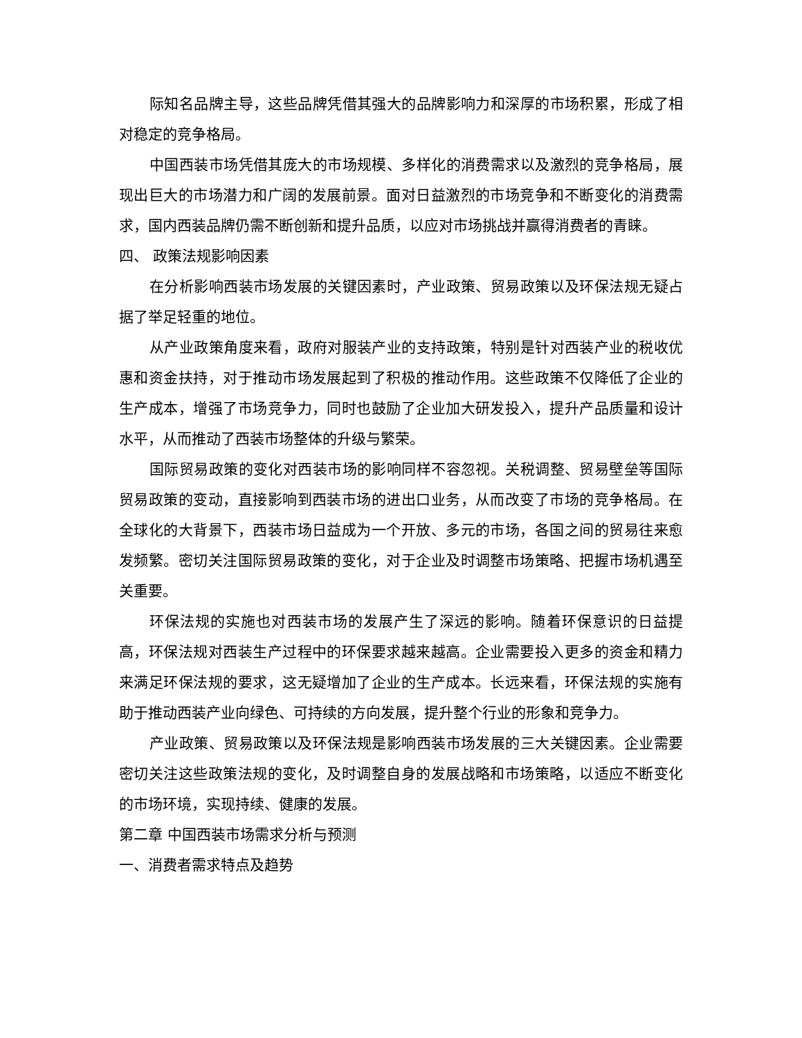际知名品牌主导，这些品牌凭借其强大的品牌影响力和深厚的市场积累，形成了相对稳定的竞争格局。
中国西装市场凭借其庞大的市场规模、多样化的消费需求以及激烈的竞争格局，展现出巨大的市场潜力和广阔的发展前景。面对日益激烈的市场竞争和不断变化的消费需求，国内西装品牌仍需不断创新和提升品质，以应对市场挑战并赢得消费者的青睐。
四、 政策法规影响因素
在分析影响西装市场发展的关键因素时，产业政策、贸易政策以及环保法规无疑占据了举足轻重的地位。
从产业政策角度来看，政府对服装产业的支持政策，特别是针对西装产业的税收优惠和资金扶持，对于推动市场发展起到了积极的推动作用。这些政策不仅降低了企业的生产成本，增强了市场竞争力，同时也鼓励了企业加大研发投入，提升产品质量和设计水平，从而推动了西装市场整体的升级与繁荣。
国际贸易政策的变化对西装市场的影响同样不容忽视。关税调整、贸易壁垒等国际贸易政策的变动，直接影响到西装市场的进出口业务，从而改变了市场的竞争格局。在全球化的大背景下，西装市场日益成为一个开放、多元的市场，各国之间的贸易往来愈发频繁。密切关注国际贸易政策的变化，对于企业及时调整市场策略、把握市场机遇至关重要。
环保法规的实施也对西装市场的发展产生了深远的影响。随着环保意识的日益提高，环保法规对西装生产过程中的环保要求越来越高。企业需要投入更多的资金和精力来满足环保法规的要求，这无疑增加了企业的生产成本。长远来看，环保法规的实施有助于推动西装产业向绿色、可持续的方向发展，提升整个行业的形象和竞争力。
产业政策、贸易政策以及环保法规是影响西装市场发展的三大关键因素。企业需要密切关注这些政策法规的变化，及时调整自身的发展战略和市场策略，以适应不断变化的市场环境，实现持续、健康的发展。
第二章 中国西装市场需求分析与预测
一、消费者需求特点及趋势